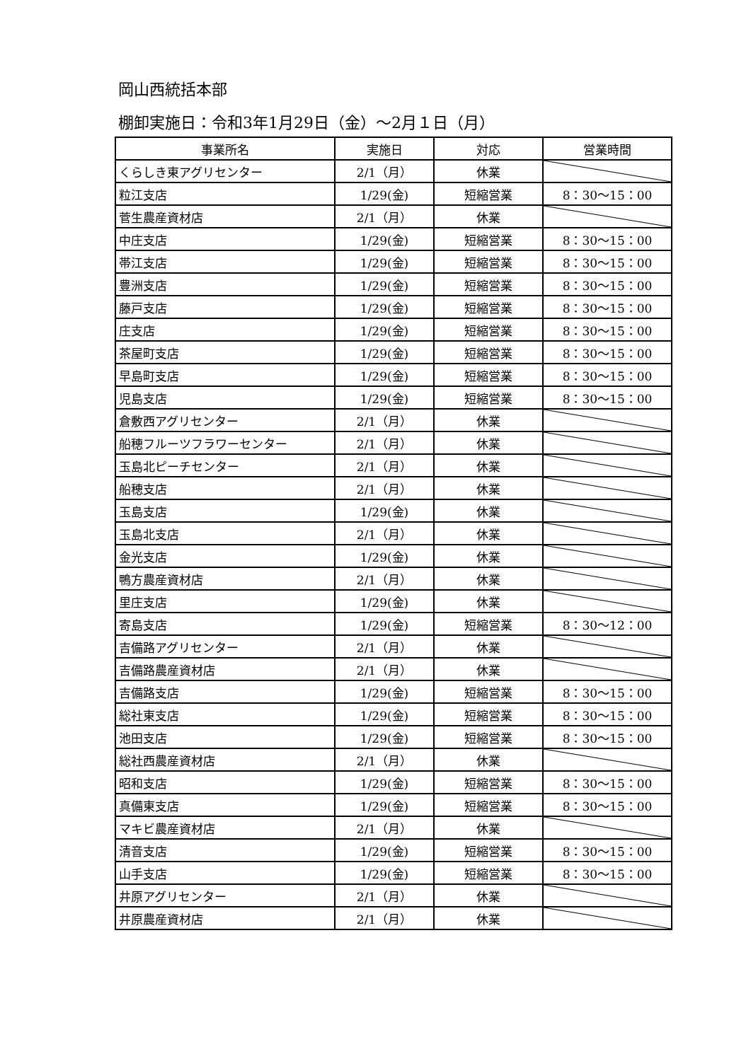岡山西統括本部
棚卸実施日：令和3年1月29日（金）～2月１日（月）
| 事業所名 | 実施日 | 対応 | 営業時間 |
| --- | --- | --- | --- |
| くらしき東アグリセンター | 2/1（月） | 休業 | |
| 粒江支店 | 1/29(金) | 短縮営業 | 8：30～15：00 |
| 菅生農産資材店 | 2/1（月） | 休業 | |
| 中庄支店 | 1/29(金) | 短縮営業 | 8：30～15：00 |
| 帯江支店 | 1/29(金) | 短縮営業 | 8：30～15：00 |
| 豊洲支店 | 1/29(金) | 短縮営業 | 8：30～15：00 |
| 藤戸支店 | 1/29(金) | 短縮営業 | 8：30～15：00 |
| 庄支店 | 1/29(金) | 短縮営業 | 8：30～15：00 |
| 茶屋町支店 | 1/29(金) | 短縮営業 | 8：30～15：00 |
| 早島町支店 | 1/29(金) | 短縮営業 | 8：30～15：00 |
| 児島支店 | 1/29(金) | 短縮営業 | 8：30～15：00 |
| 倉敷西アグリセンター | 2/1（月） | 休業 | |
| 船穂フルーツフラワーセンター | 2/1（月） | 休業 | |
| 玉島北ピーチセンター | 2/1（月） | 休業 | |
| 船穂支店 | 2/1（月） | 休業 | |
| 玉島支店 | 1/29(金) | 休業 | |
| 玉島北支店 | 2/1（月） | 休業 | |
| 金光支店 | 1/29(金) | 休業 | |
| 鴨方農産資材店 | 2/1（月） | 休業 | |
| 里庄支店 | 1/29(金) | 休業 | |
| 寄島支店 | 1/29(金) | 短縮営業 | 8：30～12：00 |
| 吉備路アグリセンター | 2/1（月） | 休業 | |
| 吉備路農産資材店 | 2/1（月） | 休業 | |
| 吉備路支店 | 1/29(金) | 短縮営業 | 8：30～15：00 |
| 総社東支店 | 1/29(金) | 短縮営業 | 8：30～15：00 |
| 池田支店 | 1/29(金) | 短縮営業 | 8：30～15：00 |
| 総社西農産資材店 | 2/1（月） | 休業 | |
| 昭和支店 | 1/29(金) | 短縮営業 | 8：30～15：00 |
| 真備東支店 | 1/29(金) | 短縮営業 | 8：30～15：00 |
| マキビ農産資材店 | 2/1（月） | 休業 | |
| 清音支店 | 1/29(金) | 短縮営業 | 8：30～15：00 |
| 山手支店 | 1/29(金) | 短縮営業 | 8：30～15：00 |
| 井原アグリセンター | 2/1（月） | 休業 | |
| 井原農産資材店 | 2/1（月） | 休業 | |